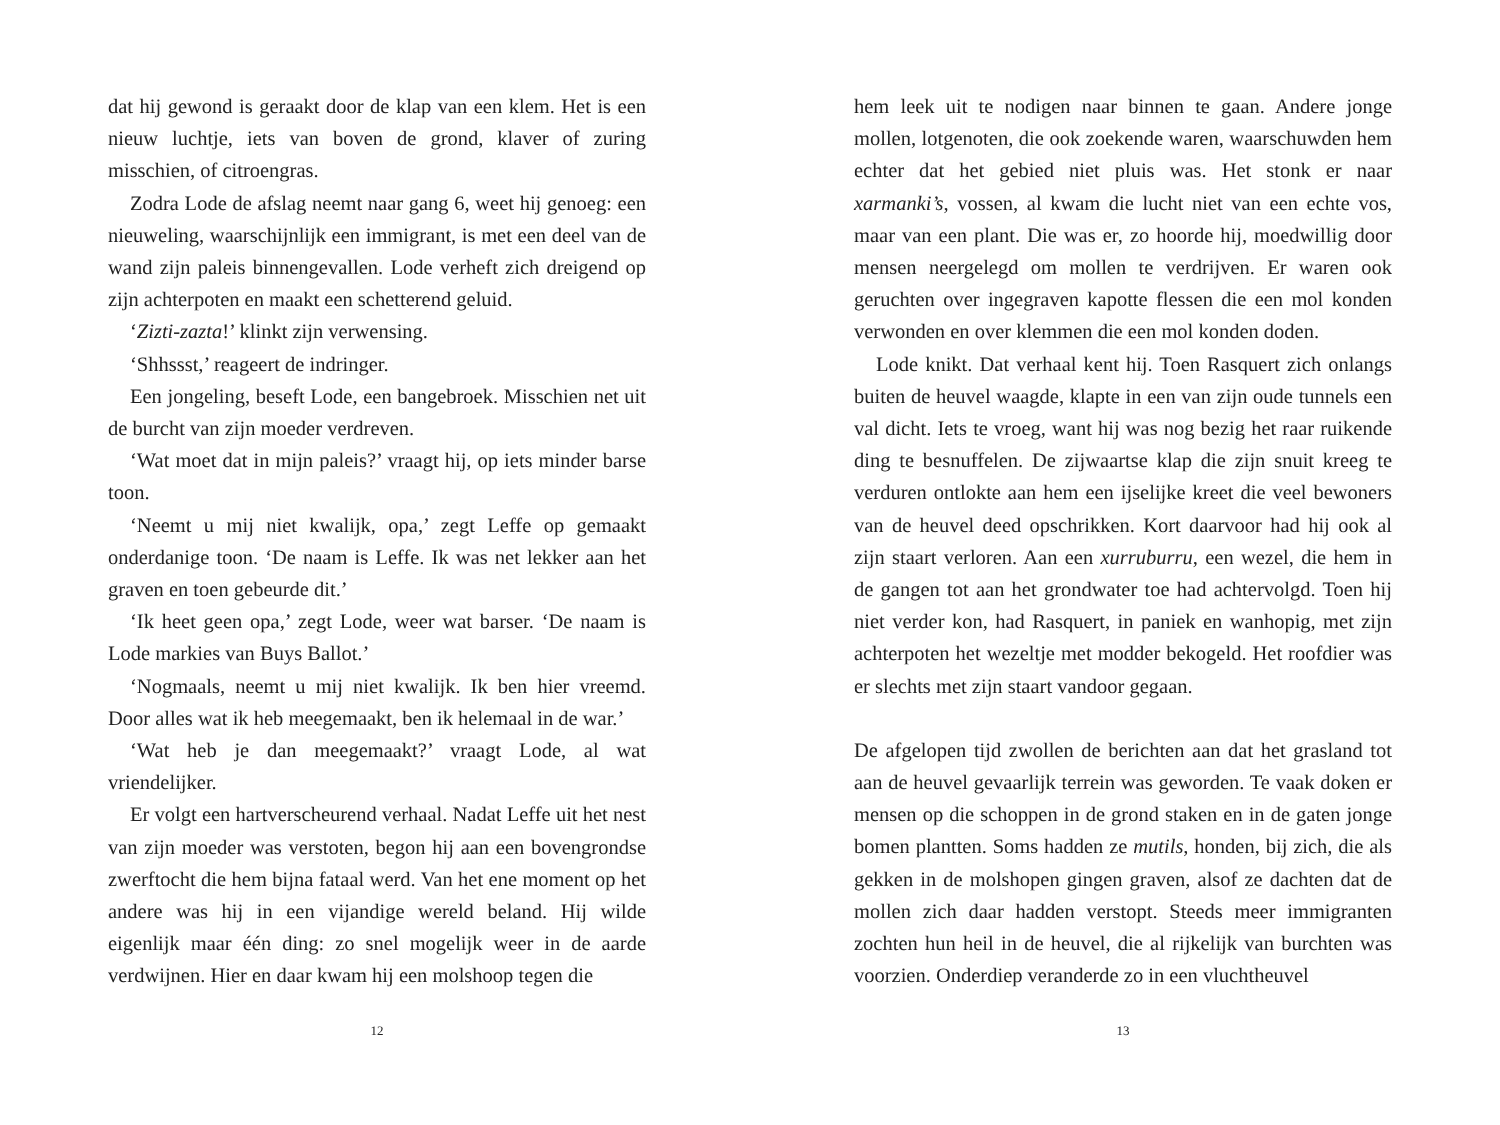dat hij gewond is geraakt door de klap van een klem. Het is een nieuw luchtje, iets van boven de grond, klaver of zuring misschien, of citroengras.
Zodra Lode de afslag neemt naar gang 6, weet hij genoeg: een nieuweling, waarschijnlijk een immigrant, is met een deel van de wand zijn paleis binnengevallen. Lode verheft zich dreigend op zijn achterpoten en maakt een schetterend geluid.
‘Zizti-zazta!’ klinkt zijn verwensing.
‘Shhssst,’ reageert de indringer.
Een jongeling, beseft Lode, een bangebroek. Misschien net uit de burcht van zijn moeder verdreven.
‘Wat moet dat in mijn paleis?’ vraagt hij, op iets minder barse toon.
‘Neemt u mij niet kwalijk, opa,’ zegt Leffe op gemaakt onderdanige toon. ‘De naam is Leffe. Ik was net lekker aan het graven en toen gebeurde dit.’
‘Ik heet geen opa,’ zegt Lode, weer wat barser. ‘De naam is Lode markies van Buys Ballot.’
‘Nogmaals, neemt u mij niet kwalijk. Ik ben hier vreemd. Door alles wat ik heb meegemaakt, ben ik helemaal in de war.’
‘Wat heb je dan meegemaakt?’ vraagt Lode, al wat vriendelijker.
Er volgt een hartverscheurend verhaal. Nadat Leffe uit het nest van zijn moeder was verstoten, begon hij aan een bovengrondse zwerftocht die hem bijna fataal werd. Van het ene moment op het andere was hij in een vijandige wereld beland. Hij wilde eigenlijk maar één ding: zo snel mogelijk weer in de aarde verdwijnen. Hier en daar kwam hij een molshoop tegen die
12
hem leek uit te nodigen naar binnen te gaan. Andere jonge mollen, lotgenoten, die ook zoekende waren, waarschuwden hem echter dat het gebied niet pluis was. Het stonk er naar xarmanki’s, vossen, al kwam die lucht niet van een echte vos, maar van een plant. Die was er, zo hoorde hij, moedwillig door mensen neergelegd om mollen te verdrijven. Er waren ook geruchten over ingegraven kapotte flessen die een mol konden verwonden en over klemmen die een mol konden doden.
Lode knikt. Dat verhaal kent hij. Toen Rasquert zich onlangs buiten de heuvel waagde, klapte in een van zijn oude tunnels een val dicht. Iets te vroeg, want hij was nog bezig het raar ruikende ding te besnuffelen. De zijwaartse klap die zijn snuit kreeg te verduren ontlokte aan hem een ijselijke kreet die veel bewoners van de heuvel deed opschrikken. Kort daarvoor had hij ook al zijn staart verloren. Aan een xurruburru, een wezel, die hem in de gangen tot aan het grondwater toe had achtervolgd. Toen hij niet verder kon, had Rasquert, in paniek en wanhopig, met zijn achterpoten het wezeltje met modder bekogeld. Het roofdier was er slechts met zijn staart vandoor gegaan.
De afgelopen tijd zwollen de berichten aan dat het grasland tot aan de heuvel gevaarlijk terrein was geworden. Te vaak doken er mensen op die schoppen in de grond staken en in de gaten jonge bomen plantten. Soms hadden ze mutils, honden, bij zich, die als gekken in de molshopen gingen graven, alsof ze dachten dat de mollen zich daar hadden verstopt. Steeds meer immigranten zochten hun heil in de heuvel, die al rijkelijk van burchten was voorzien. Onderdiep veranderde zo in een vluchtheuvel
13